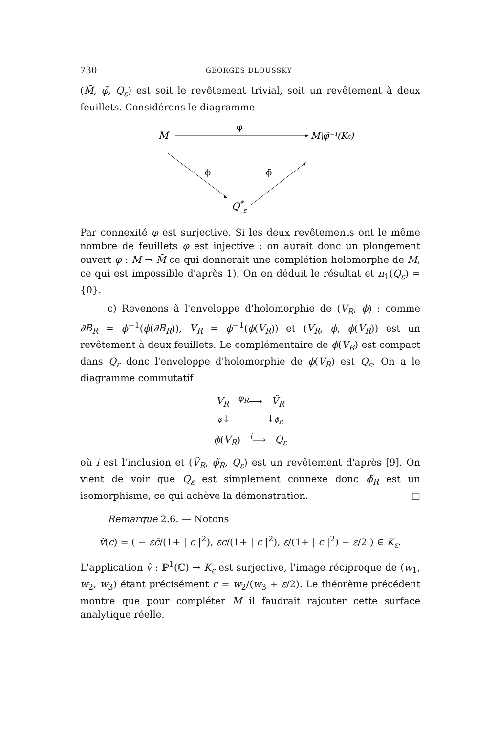730 GEORGES DLOUSSKY
(M̃, φ̃, Q<sub>ε</sub>) est soit le revêtement trivial, soit un revêtement à deux feuillets. Considérons le diagramme
M
φ
M\φ̃⁻¹(Kε)
ϕ
ϕ̃
Q*ε
Par connexité φ est surjective. Si les deux revêtements ont le même nombre de feuillets φ est injective : on aurait donc un plongement ouvert φ : M → M̃ ce qui donnerait une complétion holomorphe de M, ce qui est impossible d'après 1). On en déduit le résultat et π<sub>1</sub>(Q<sub>ε</sub>) = {0}.
c) Revenons à l'enveloppe d'holomorphie de (V<sub>R</sub>, ϕ) : comme ∂B<sub>R</sub> = ϕ<sup>−1</sup>(ϕ(∂B<sub>R</sub>)), V<sub>R</sub> = ϕ<sup>−1</sup>(ϕ(V<sub>R</sub>)) et (V<sub>R</sub>, ϕ, ϕ(V<sub>R</sub>)) est un revêtement à deux feuillets. Le complémentaire de ϕ(V<sub>R</sub>) est compact dans Q<sub>ε</sub> donc l'enveloppe d'holomorphie de ϕ(V<sub>R</sub>) est Q<sub>ε</sub>. On a le diagramme commutatif
V<sub>R</sub> <sup>φ<sub>R</sub></sup>⟶ Ṽ<sub>R</sub>
φ↓ ↓ϕ̃<sub>R</sub>
ϕ(V<sub>R</sub>) <sup>i</sup>⟶ Q<sub>ε</sub>
où i est l'inclusion et (Ṽ<sub>R</sub>, ϕ̃<sub>R</sub>, Q<sub>ε</sub>) est un revêtement d'après [9]. On vient de voir que Q<sub>ε</sub> est simplement connexe donc ϕ̃<sub>R</sub> est un isomorphisme, ce qui achève la démonstration. □
Remarque 2.6. — Notons
ṽ(c) = ( − εc̄/(1+ | c |<sup>2</sup>), εc/(1+ | c |<sup>2</sup>), ε/(1+ | c |<sup>2</sup>) − ε/2 ) ∈ K<sub>ε</sub>.
L'application ṽ : ℙ<sup>1</sup>(ℂ) → K<sub>ε</sub> est surjective, l'image réciproque de (w<sub>1</sub>, w<sub>2</sub>, w<sub>3</sub>) étant précisément c = w<sub>2</sub>/(w<sub>3</sub> + ε/2). Le théorème précédent montre que pour compléter M il faudrait rajouter cette surface analytique réelle.